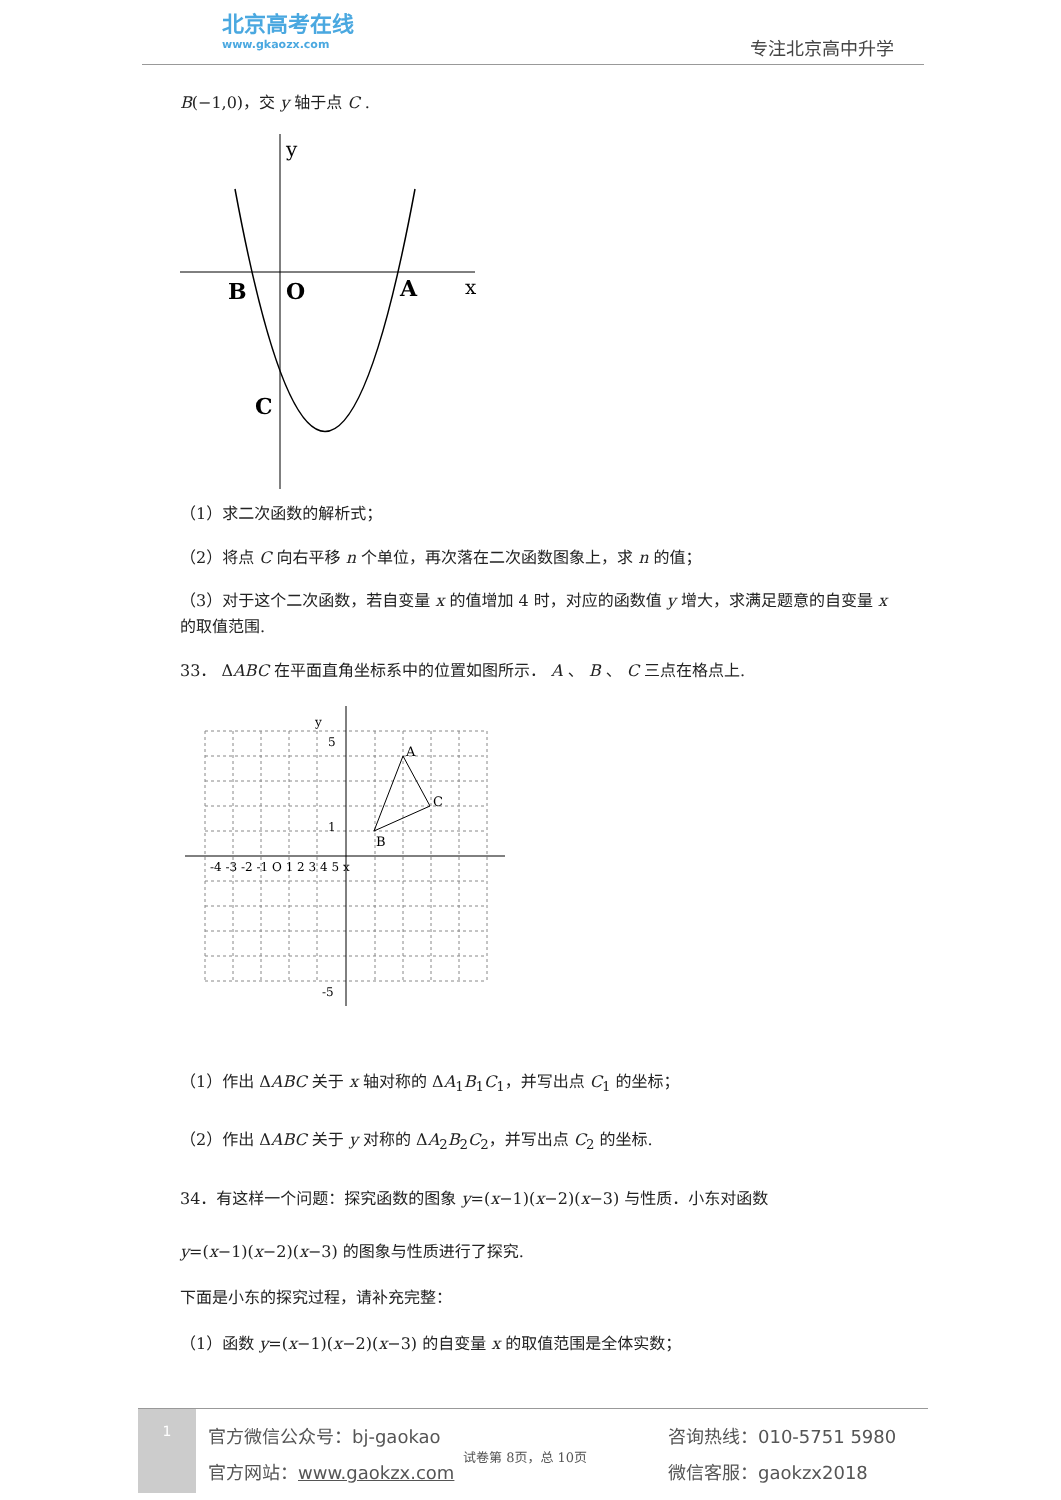北京高考在线
www.gkaozx.com
专注北京高中升学
B(−1,0)，交 y 轴于点 C .
y
x
B
O
A
C
（1）求二次函数的解析式；
（2）将点 C 向右平移 n 个单位，再次落在二次函数图象上，求 n 的值；
（3）对于这个二次函数，若自变量 x 的值增加 4 时，对应的函数值 y 增大，求满足题意的自变量 x 的取值范围.
33． ΔABC 在平面直角坐标系中的位置如图所示． A 、 B 、 C 三点在格点上.
y
A
B
C
-4 -3 -2 -1 O 1 2 3 4 5 x
5
1
-5
（1）作出 ΔABC 关于 x 轴对称的 ΔA<sub>1</sub>B<sub>1</sub>C<sub>1</sub>，并写出点 C<sub>1</sub> 的坐标；
（2）作出 ΔABC 关于 y 对称的 ΔA<sub>2</sub>B<sub>2</sub>C<sub>2</sub>，并写出点 C<sub>2</sub> 的坐标.
34．有这样一个问题：探究函数的图象 y=(x−1)(x−2)(x−3) 与性质．小东对函数
y=(x−1)(x−2)(x−3) 的图象与性质进行了探究.
下面是小东的探究过程，请补充完整：
（1）函数 y=(x−1)(x−2)(x−3) 的自变量 x 的取值范围是全体实数；
1
官方微信公众号：bj-gaokao
官方网站：www.gaokzx.com
试卷第 8页，总 10页
咨询热线：010-5751 5980
微信客服：gaokzx2018